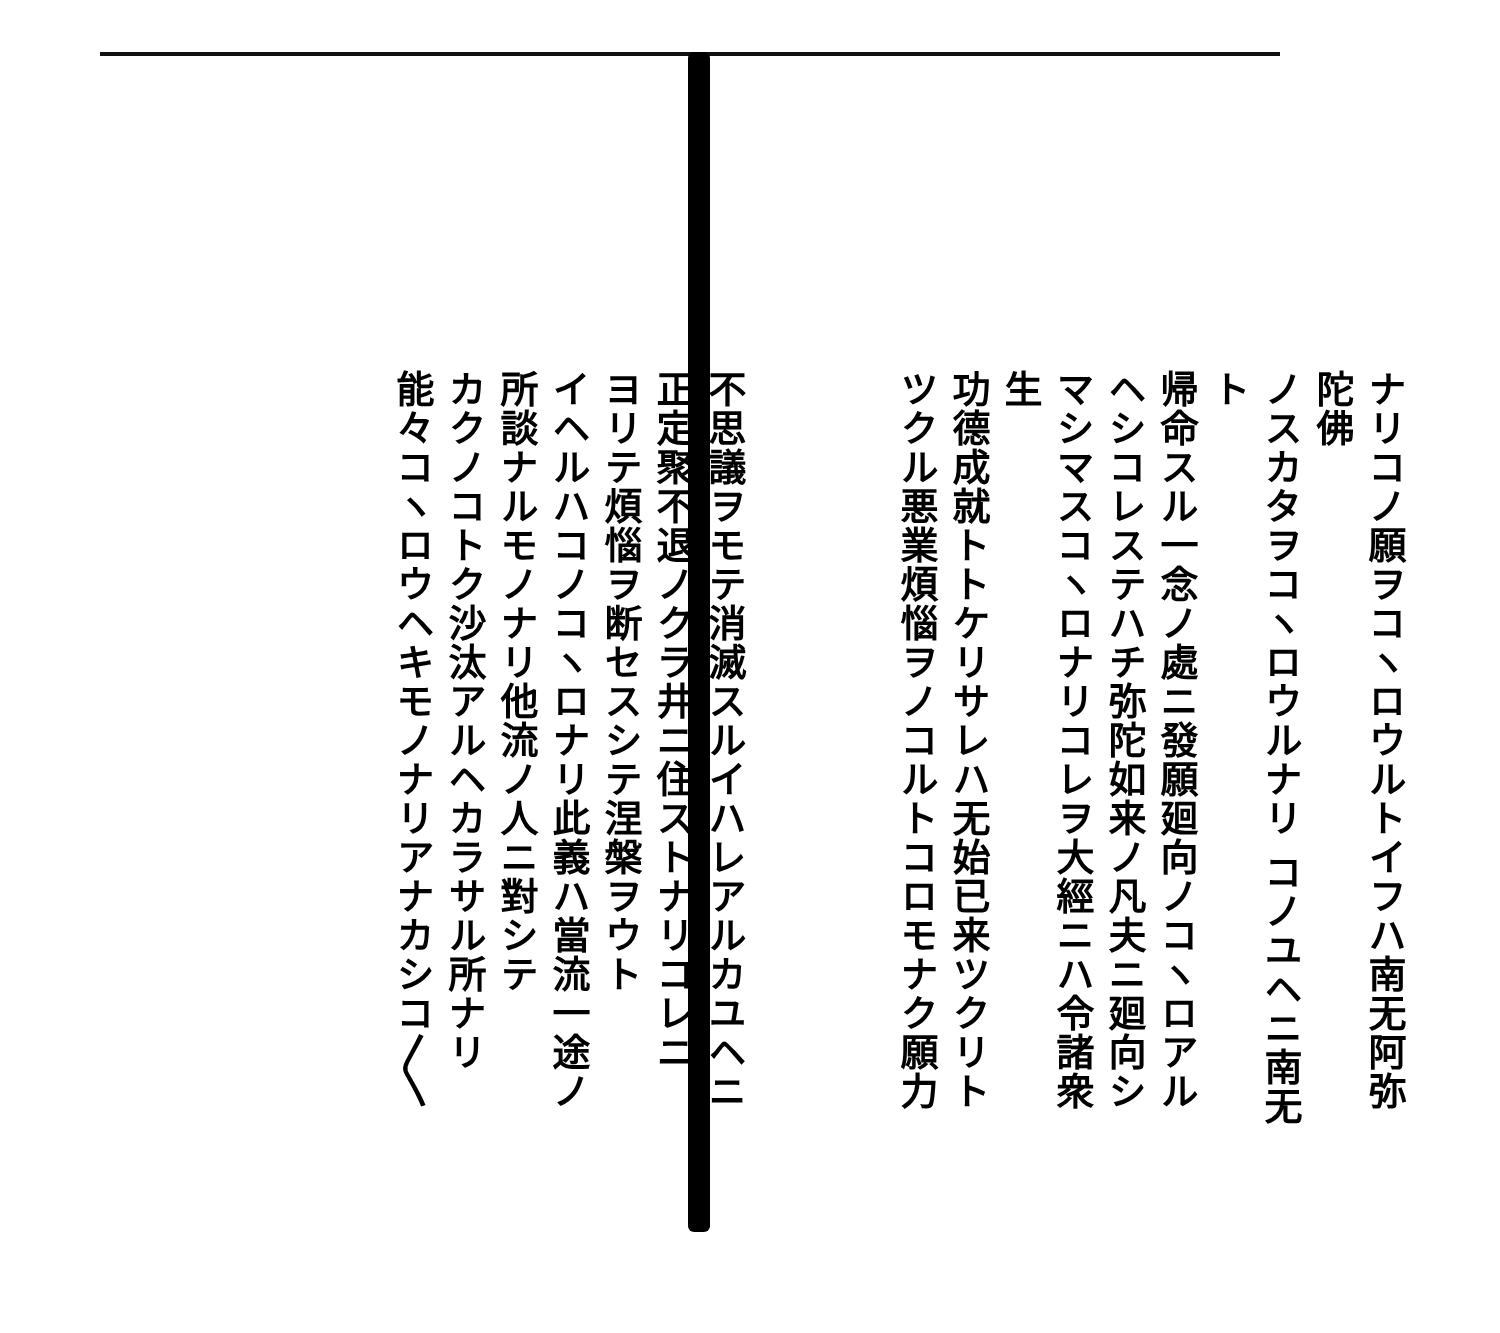ナリコノ願ヲコヽロウルトイフハ南无阿弥陀佛
ノスカタヲコヽロウルナリ コノユヘニ南无ト
帰命スル一念ノ處ニ發願廻向ノコヽロアル
ヘシコレステハチ弥陀如来ノ凡夫ニ廻向シ
マシマスコヽロナリコレヲ大經ニハ令諸衆生
功德成就トトケリサレハ无始已来ツクリト
ツクル悪業煩惱ヲノコルトコロモナク願力
不思議ヲモテ消滅スルイハレアルカユヘニ
正定聚不退ノクラ井ニ住ストナリコレニ
ヨリテ煩惱ヲ断セスシテ涅槃ヲウト
イヘルハコノコヽロナリ此義ハ當流一途ノ
所談ナルモノナリ他流ノ人ニ對シテ
カクノコトク沙汰アルヘカラサル所ナリ
能々コヽロウヘキモノナリアナカシコ〳〵